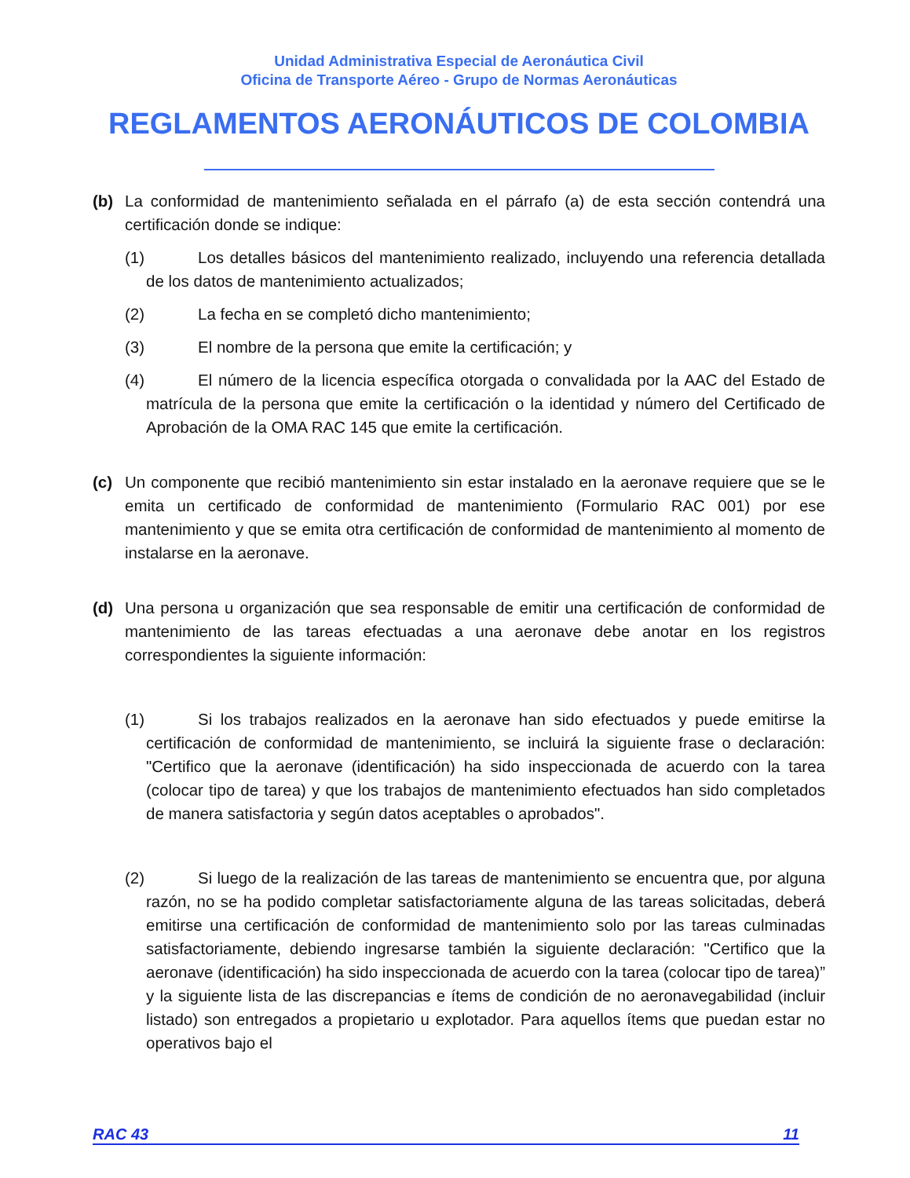Unidad Administrativa Especial de Aeronáutica Civil
Oficina de Transporte Aéreo - Grupo de Normas Aeronáuticas
REGLAMENTOS AERONÁUTICOS DE COLOMBIA
(b) La conformidad de mantenimiento señalada en el párrafo (a) de esta sección contendrá una certificación donde se indique:
(1) Los detalles básicos del mantenimiento realizado, incluyendo una referencia detallada de los datos de mantenimiento actualizados;
(2) La fecha en se completó dicho mantenimiento;
(3) El nombre de la persona que emite la certificación; y
(4) El número de la licencia específica otorgada o convalidada por la AAC del Estado de matrícula de la persona que emite la certificación o la identidad y número del Certificado de Aprobación de la OMA RAC 145 que emite la certificación.
(c) Un componente que recibió mantenimiento sin estar instalado en la aeronave requiere que se le emita un certificado de conformidad de mantenimiento (Formulario RAC 001) por ese mantenimiento y que se emita otra certificación de conformidad de mantenimiento al momento de instalarse en la aeronave.
(d) Una persona u organización que sea responsable de emitir una certificación de conformidad de mantenimiento de las tareas efectuadas a una aeronave debe anotar en los registros correspondientes la siguiente información:
(1) Si los trabajos realizados en la aeronave han sido efectuados y puede emitirse la certificación de conformidad de mantenimiento, se incluirá la siguiente frase o declaración: "Certifico que la aeronave (identificación) ha sido inspeccionada de acuerdo con la tarea (colocar tipo de tarea) y que los trabajos de mantenimiento efectuados han sido completados de manera satisfactoria y según datos aceptables o aprobados".
(2) Si luego de la realización de las tareas de mantenimiento se encuentra que, por alguna razón, no se ha podido completar satisfactoriamente alguna de las tareas solicitadas, deberá emitirse una certificación de conformidad de mantenimiento solo por las tareas culminadas satisfactoriamente, debiendo ingresarse también la siguiente declaración: "Certifico que la aeronave (identificación) ha sido inspeccionada de acuerdo con la tarea (colocar tipo de tarea)” y la siguiente lista de las discrepancias e ítems de condición de no aeronavegabilidad (incluir listado) son entregados a propietario u explotador. Para aquellos ítems que puedan estar no operativos bajo el
RAC 43 11